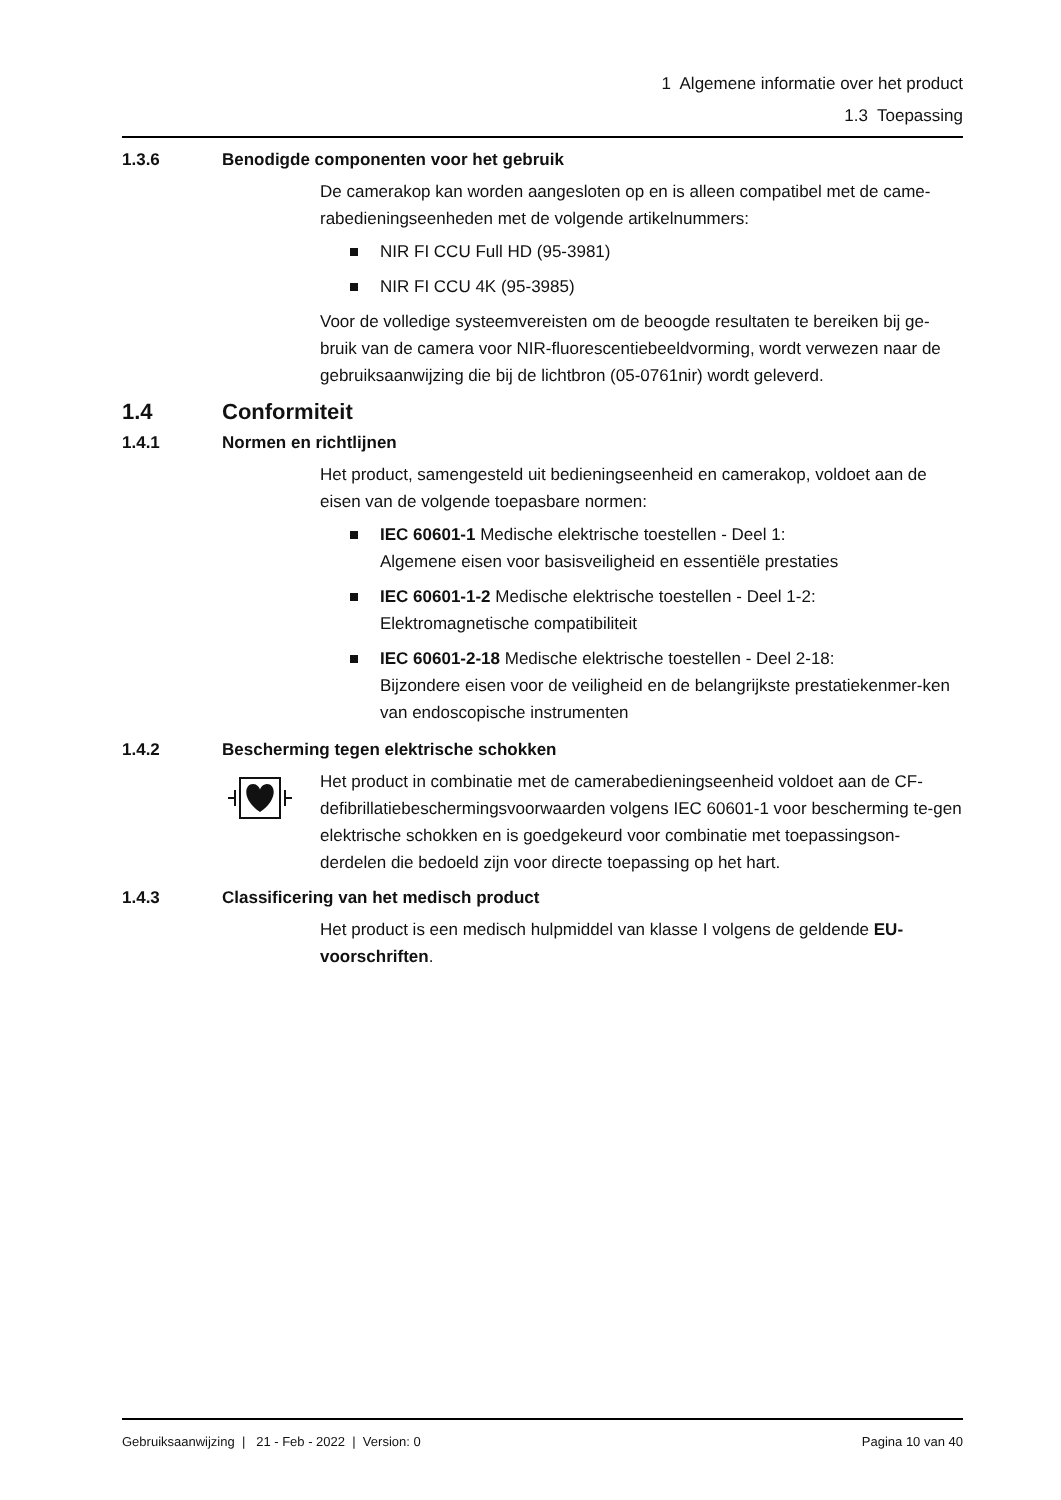1 Algemene informatie over het product
1.3 Toepassing
1.3.6 Benodigde componenten voor het gebruik
De camerakop kan worden aangesloten op en is alleen compatibel met de came-rabedieningseenheden met de volgende artikelnummers:
NIR FI CCU Full HD (95-3981)
NIR FI CCU 4K (95-3985)
Voor de volledige systeemvereisten om de beoogde resultaten te bereiken bij ge-bruik van de camera voor NIR-fluorescentiebeeldvorming, wordt verwezen naar de gebruiksaanwijzing die bij de lichtbron (05-0761nir) wordt geleverd.
1.4 Conformiteit
1.4.1 Normen en richtlijnen
Het product, samengesteld uit bedieningseenheid en camerakop, voldoet aan de eisen van de volgende toepasbare normen:
IEC 60601-1 Medische elektrische toestellen - Deel 1:
Algemene eisen voor basisveiligheid en essentiële prestaties
IEC 60601-1-2 Medische elektrische toestellen - Deel 1-2:
Elektromagnetische compatibiliteit
IEC 60601-2-18 Medische elektrische toestellen - Deel 2-18:
Bijzondere eisen voor de veiligheid en de belangrijkste prestatiekenmer-ken van endoscopische instrumenten
1.4.2 Bescherming tegen elektrische schokken
Het product in combinatie met de camerabedieningseenheid voldoet aan de CF-defibrillatiebeschermingsvoorwaarden volgens IEC 60601-1 voor bescherming te-gen elektrische schokken en is goedgekeurd voor combinatie met toepassingson-derdelen die bedoeld zijn voor directe toepassing op het hart.
1.4.3 Classificering van het medisch product
Het product is een medisch hulpmiddel van klasse I volgens de geldende EU-voorschriften.
Gebruiksaanwijzing | 21 - Feb - 2022 | Version: 0 Pagina 10 van 40